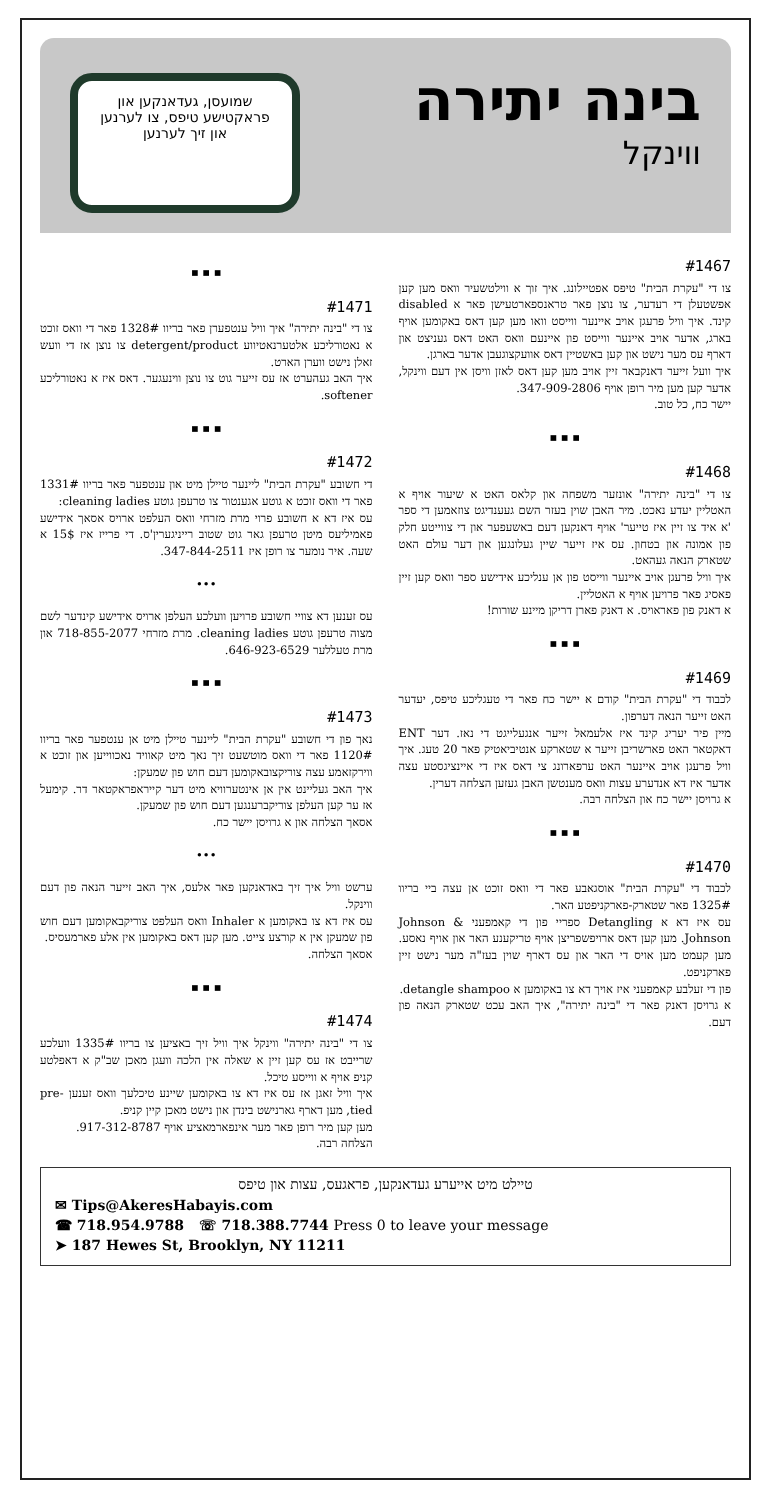בינה יתירה
ווינקל
שמועסן, געדאנקען און פראקטישע טיפס, צו לערנען און זיך לערנען
#1467
צו די "עקרת הבית" טיפס אפטיילונג. איך זוך א ווילטשעיר וואס מען קען אפשטעלן די רעדער, צו נוצן פאר טראנספארטעישן פאר א disabled קינד. איך וויל פרעגן אויב איינער ווייסט וואו מען קען דאס באקומען אויף בארג, אדער אויב איינער ווייסט פון איינעם וואס האט דאס געניצט און דארף עס מער נישט און קען באשטיין דאס אוועקצוגעבן אדער בארגן.
איך וועל זייער דאנקבאר זיין אויב מען קען דאס לאזן וויסן אין דעם ווינקל, אדער קען מען מיר רופן אויף 347-909-2806.
יישר כח, כל טוב.
▪ ▪ ▪
#1468
צו די "בינה יתירה" אונזער משפחה און קלאס האט א שיעור אויף א האטליין יעדע נאכט. מיר האבן שוין בעזר השם געענדיגט צוזאמען די ספר 'א איד צו זיין איז טייער' אויף דאנקען דעם באשעפער און די צווייטע חלק פון אמונה און בטחון. עס איז זייער שיין געלונגען און דער עולם האט שטארק הנאה געהאט.
איך וויל פרעגן אויב איינער ווייסט פון אן ענליכע אידישע ספר וואס קען זיין פאסיג פאר פרויען אויף א האטליין.
א דאנק פון פאראויס. א דאנק פארן דריקן מיינע שורות!
▪ ▪ ▪
#1469
לכבוד די "עקרת הבית" קודם א יישר כח פאר די טעגליכע טיפס, יעדער האט זייער הנאה דערפון.
מיין פיר יעריג קינד איז אלעמאל זייער אנגעלייגט די נאז. דער ENT דאקטאר האט פארשריבן זייער א שטארקע אנטיביאטיק פאר 20 טעג. איך וויל פרעגן אויב איינער האט ערפארונג צי דאס איז די איינציגסטע עצה אדער איז דא אנדערע עצות וואס מענטשן האבן געזען הצלחה דערין.
א גרויסן יישר כח און הצלחה רבה.
▪ ▪ ▪
#1470
לכבוד די "עקרת הבית" אוסגאבע פאר די וואס זוכט אן עצה ביי בריוו 1325# פאר שטארק-פארקניפטע האר.
עס איז דא א Detangling ספריי פון די קאמפעני Johnson & Johnson. מען קען דאס ארויפשפריצן אויף טריקענע האר און אויף נאסע. מען קעמט מען אויס די האר און עס דארף שוין בעז"ה מער נישט זיין פארקניפט.
פון די זעלבע קאמפעני איז אויך דא צו באקומען א detangle shampoo.
א גרויסן דאנק פאר די "בינה יתירה", איך האב עכט שטארק הנאה פון דעם.
▪ ▪ ▪
#1471
צו די "בינה יתירה" איך וויל ענטפערן פאר בריוו 1328# פאר די וואס זוכט א נאטורליכע אלטערנאטיווע detergent/product צו נוצן אז די וועש זאלן נישט ווערן הארט.
איך האב געהערט אז עס זייער גוט צו נוצן ווינעגער. דאס איז א נאטורליכע softener.
▪ ▪ ▪
#1472
די חשובע "עקרת הבית" ליינער טיילן מיט און ענטפער פאר בריוו 1331# פאר די וואס זוכט א גוטע אגענטור צו טרעפן גוטע cleaning ladies:
עס איז דא א חשובע פרוי מרת מזרחי וואס העלפט ארויס אסאך אידישע פאמיליעס מיטן טרעפן גאר גוט שטוב רייניגערין'ס. די פרייז איז 15$ א שעה. איר נומער צו רופן איז 347-844-2511.
•••
עס זענען דא צוויי חשובע פרויען וועלכע העלפן ארויס אידישע קינדער לשם מצוה טרעפן גוטע cleaning ladies. מרת מזרחי 718-855-2077 און מרת טעללער 646-923-6529.
▪ ▪ ▪
#1473
נאך פון די חשובע "עקרת הבית" ליינער טיילן מיט אן ענטפער פאר בריוו 1120# פאר די וואס מוטשעט זיך נאך מיט קאוויד נאכווייען און זוכט א ווירקזאמע עצה צוריקצובאקומען דעם חוש פון שמעקן:
איך האב געליינט אין אן אינטערוויא מיט דער קייראפראקטאר דר. קימעל אז ער קען העלפן צוריקברענגען דעם חוש פון שמעקן.
אסאך הצלחה און א גרויסן יישר כח.
•••
ערשט וויל איך זיך באדאנקען פאר אלעס, איך האב זייער הנאה פון דעם ווינקל.
עס איז דא צו באקומען א Inhaler וואס העלפט צוריקבאקומען דעם חוש פון שמעקן אין א קורצע צייט. מען קען דאס באקומען אין אלע פארמעסיס.
אסאך הצלחה.
▪ ▪ ▪
#1474
צו די "בינה יתירה" ווינקל איך וויל זיך באציען צו בריוו 1335# וועלכע שרייבט אז עס קען זיין א שאלה אין הלכה וועגן מאכן שב"ק א דאפלטע קניפ אויף א ווייסע טיכל.
איך וויל זאגן אז עס איז דא צו באקומען שיינע טיכלעך וואס זענען pre-tied, מען דארף גארנישט בינדן און נישט מאכן קיין קניפ.
מען קען מיר רופן פאר מער אינפארמאציע אויף 917-312-8787.
הצלחה רבה.
טיילט מיט אייערע געדאנקען, פראגעס, עצות און טיפס
✉ Tips@AkeresHabayis.com
☎ 718.954.9788 ☏ 718.388.7744 Press 0 to leave your message
➤ 187 Hewes St, Brooklyn, NY 11211